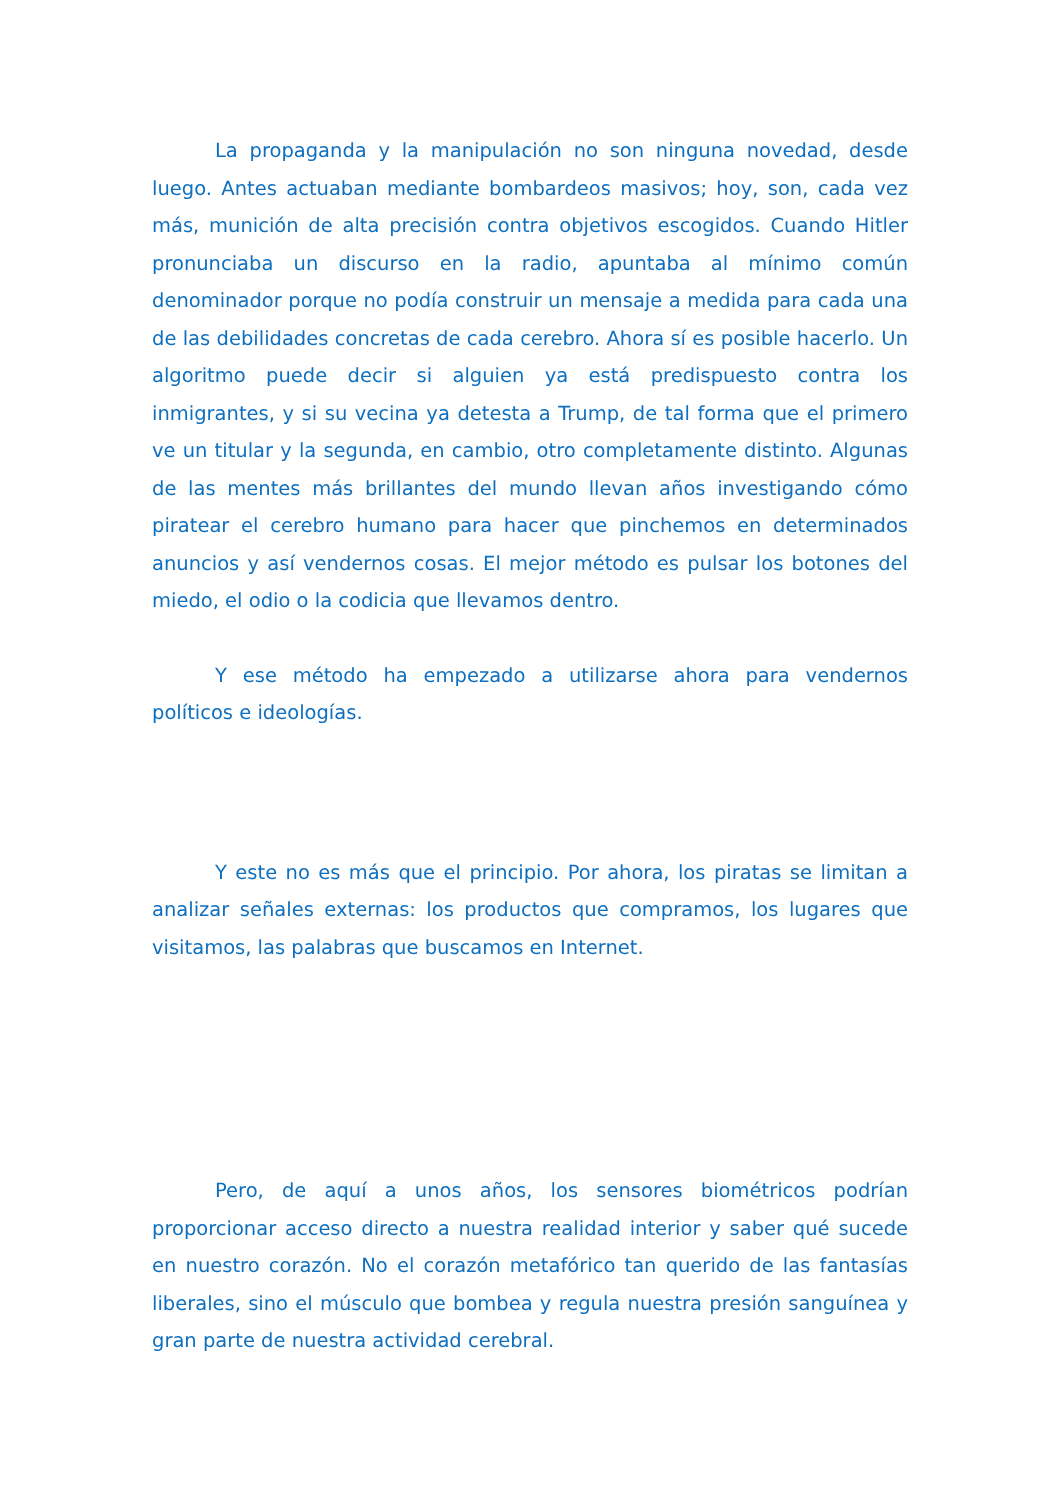La propaganda y la manipulación no son ninguna novedad, desde luego. Antes actuaban mediante bombardeos masivos; hoy, son, cada vez más, munición de alta precisión contra objetivos escogidos. Cuando Hitler pronunciaba un discurso en la radio, apuntaba al mínimo común denominador porque no podía construir un mensaje a medida para cada una de las debilidades concretas de cada cerebro. Ahora sí es posible hacerlo. Un algoritmo puede decir si alguien ya está predispuesto contra los inmigrantes, y si su vecina ya detesta a Trump, de tal forma que el primero ve un titular y la segunda, en cambio, otro completamente distinto. Algunas de las mentes más brillantes del mundo llevan años investigando cómo piratear el cerebro humano para hacer que pinchemos en determinados anuncios y así vendernos cosas. El mejor método es pulsar los botones del miedo, el odio o la codicia que llevamos dentro.
Y ese método ha empezado a utilizarse ahora para vendernos políticos e ideologías.
Y este no es más que el principio. Por ahora, los piratas se limitan a analizar señales externas: los productos que compramos, los lugares que visitamos, las palabras que buscamos en Internet.
Pero, de aquí a unos años, los sensores biométricos podrían proporcionar acceso directo a nuestra realidad interior y saber qué sucede en nuestro corazón. No el corazón metafórico tan querido de las fantasías liberales, sino el músculo que bombea y regula nuestra presión sanguínea y gran parte de nuestra actividad cerebral.